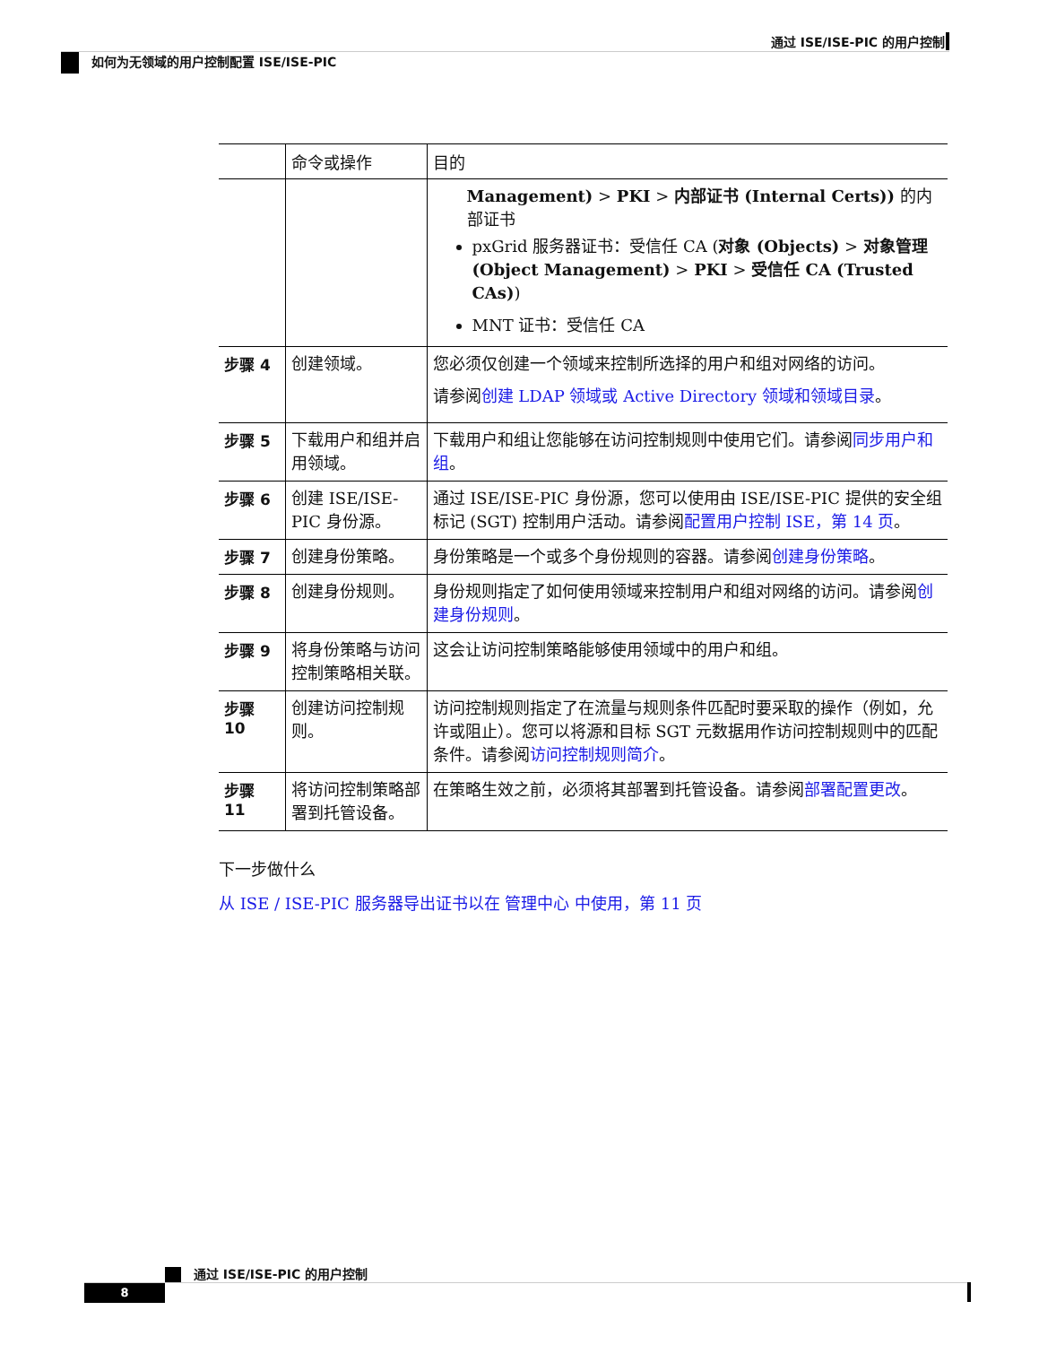通过 ISE/ISE-PIC 的用户控制
如何为无领域的用户控制配置 ISE/ISE-PIC
| | 命令或操作 | 目的 |
| --- | --- | --- |
| | | Management) > PKI > 内部证书 (Internal Certs)) 的内部证书 pxGrid 服务器证书：受信任 CA ( 对象 (Objects) > 对象管理 (Object Management) > PKI > 受信任 CA (Trusted CAs) ) MNT 证书：受信任 CA |
| 步骤 4 | 创建领域。 | 您必须仅创建一个领域来控制所选择的用户和组对网络的访问。 请参阅 创建 LDAP 领域或 Active Directory 领域和领域目录 。 |
| 步骤 5 | 下载用户和组并启用领域。 | 下载用户和组让您能够在访问控制规则中使用它们。请参阅 同步用户和组 。 |
| 步骤 6 | 创建 ISE/ISE-PIC 身份源。 | 通过 ISE/ISE-PIC 身份源，您可以使用由 ISE/ISE-PIC 提供的安全组标记 (SGT) 控制用户活动。请参阅 配置用户控制 ISE，第 14 页 。 |
| 步骤 7 | 创建身份策略。 | 身份策略是一个或多个身份规则的容器。请参阅 创建身份策略 。 |
| 步骤 8 | 创建身份规则。 | 身份规则指定了如何使用领域来控制用户和组对网络的访问。请参阅 创建身份规则 。 |
| 步骤 9 | 将身份策略与访问控制策略相关联。 | 这会让访问控制策略能够使用领域中的用户和组。 |
| 步骤 10 | 创建访问控制规则。 | 访问控制规则指定了在流量与规则条件匹配时要采取的操作（例如，允许或阻止）。您可以将源和目标 SGT 元数据用作访问控制规则中的匹配条件。请参阅 访问控制规则简介 。 |
| 步骤 11 | 将访问控制策略部署到托管设备。 | 在策略生效之前，必须将其部署到托管设备。请参阅 部署配置更改 。 |
下一步做什么
从 ISE / ISE-PIC 服务器导出证书以在 管理中心 中使用，第 11 页
通过 ISE/ISE-PIC 的用户控制
8